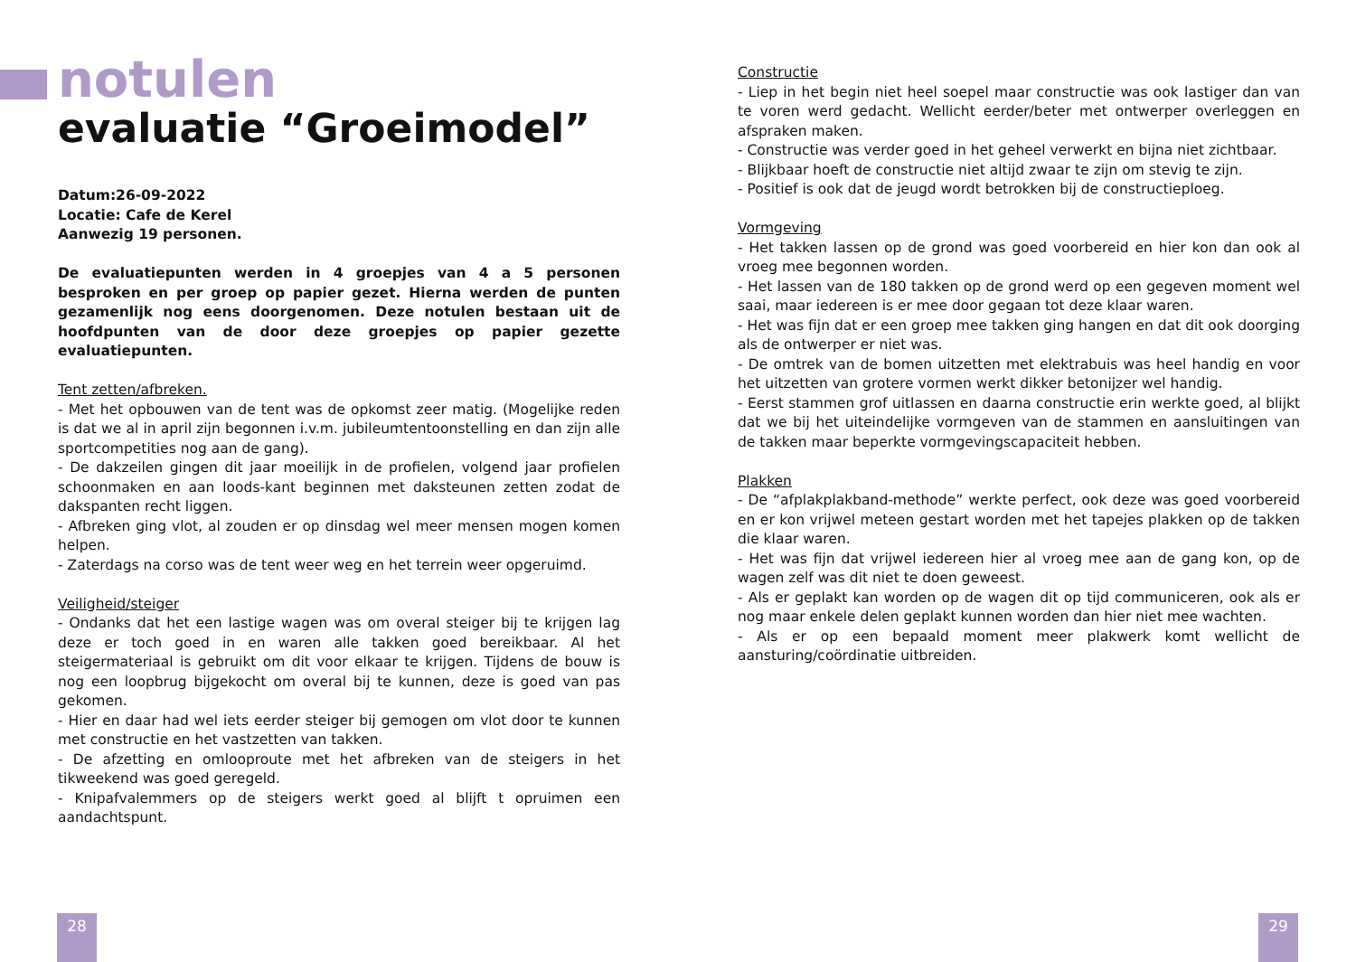notulen
evaluatie “Groeimodel”
Datum:26-09-2022
Locatie: Cafe de Kerel
Aanwezig 19 personen.
De evaluatiepunten werden in 4 groepjes van 4 a 5 personen besproken en per groep op papier gezet. Hierna werden de punten gezamenlijk nog eens doorgenomen. Deze notulen bestaan uit de hoofdpunten van de door deze groepjes op papier gezette evaluatiepunten.
Tent zetten/afbreken.
- Met het opbouwen van de tent was de opkomst zeer matig. (Mogelijke reden is dat we al in april zijn begonnen i.v.m. jubileumtentoonstelling en dan zijn alle sportcompetities nog aan de gang).
- De dakzeilen gingen dit jaar moeilijk in de profielen, volgend jaar profielen schoonmaken en aan loods-kant beginnen met daksteunen zetten zodat de dakspanten recht liggen.
- Afbreken ging vlot, al zouden er op dinsdag wel meer mensen mogen komen helpen.
- Zaterdags na corso was de tent weer weg en het terrein weer opgeruimd.
Veiligheid/steiger
- Ondanks dat het een lastige wagen was om overal steiger bij te krijgen lag deze er toch goed in en waren alle takken goed bereikbaar. Al het steigermateriaal is gebruikt om dit voor elkaar te krijgen. Tijdens de bouw is nog een loopbrug bijgekocht om overal bij te kunnen, deze is goed van pas gekomen.
- Hier en daar had wel iets eerder steiger bij gemogen om vlot door te kunnen met constructie en het vastzetten van takken.
- De afzetting en omlooproute met het afbreken van de steigers in het tikweekend was goed geregeld.
- Knipafvalemmers op de steigers werkt goed al blijft t opruimen een aandachtspunt.
Constructie
- Liep in het begin niet heel soepel maar constructie was ook lastiger dan van te voren werd gedacht. Wellicht eerder/beter met ontwerper overleggen en afspraken maken.
- Constructie was verder goed in het geheel verwerkt en bijna niet zichtbaar.
- Blijkbaar hoeft de constructie niet altijd zwaar te zijn om stevig te zijn.
- Positief is ook dat de jeugd wordt betrokken bij de constructieploeg.
Vormgeving
- Het takken lassen op de grond was goed voorbereid en hier kon dan ook al vroeg mee begonnen worden.
- Het lassen van de 180 takken op de grond werd op een gegeven moment wel saai, maar iedereen is er mee door gegaan tot deze klaar waren.
- Het was fijn dat er een groep mee takken ging hangen en dat dit ook doorging als de ontwerper er niet was.
- De omtrek van de bomen uitzetten met elektrabuis was heel handig en voor het uitzetten van grotere vormen werkt dikker betonijzer wel handig.
- Eerst stammen grof uitlassen en daarna constructie erin werkte goed, al blijkt dat we bij het uiteindelijke vormgeven van de stammen en aansluitingen van de takken maar beperkte vormgevingscapaciteit hebben.
Plakken
- De “afplakplakband-methode” werkte perfect, ook deze was goed voorbereid en er kon vrijwel meteen gestart worden met het tapejes plakken op de takken die klaar waren.
- Het was fijn dat vrijwel iedereen hier al vroeg mee aan de gang kon, op de wagen zelf was dit niet te doen geweest.
- Als er geplakt kan worden op de wagen dit op tijd communiceren, ook als er nog maar enkele delen geplakt kunnen worden dan hier niet mee wachten.
- Als er op een bepaald moment meer plakwerk komt wellicht de aansturing/coördinatie uitbreiden.
28 29